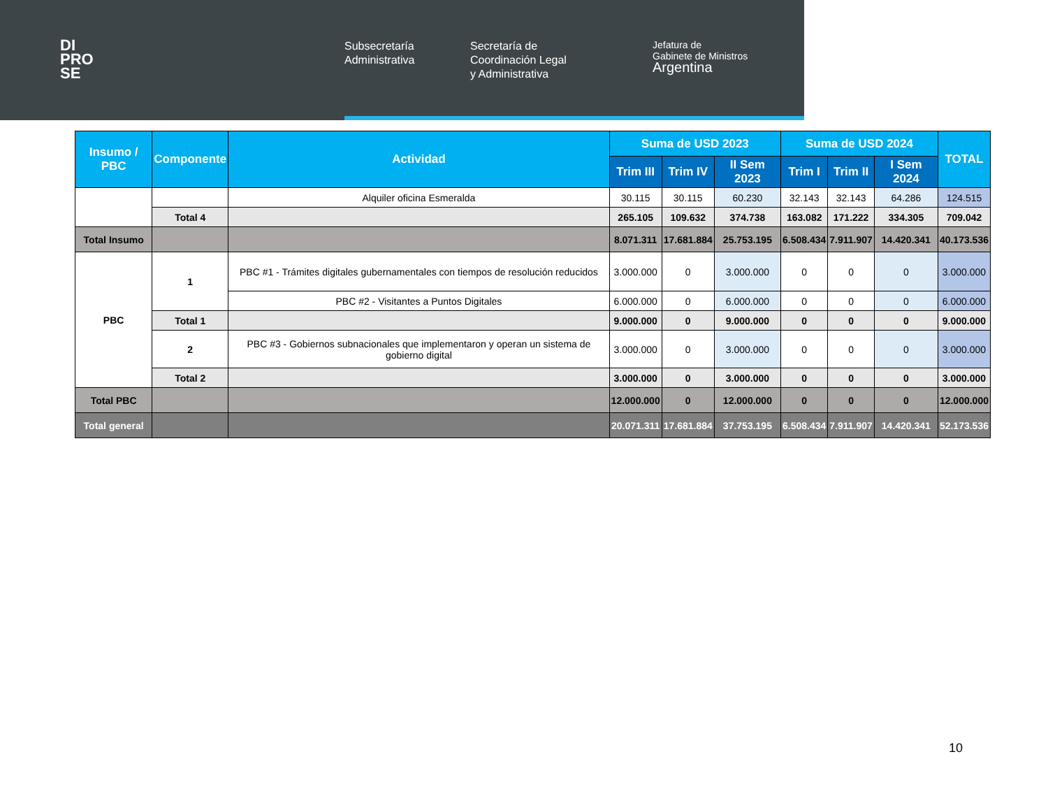DI
PRO
SE
Subsecretaría
Administrativa
Secretaría de
Coordinación Legal
y Administrativa
Jefatura de
Gabinete de Ministros
Argentina
| Insumo / PBC | Componente | Actividad | Suma de USD 2023 | | | Suma de USD 2024 | | | TOTAL |
| --- | --- | --- | --- | --- | --- | --- | --- | --- | --- |
| | | | Trim III | Trim IV | II Sem 2023 | Trim I | Trim II | I Sem 2024 | |
| | | Alquiler oficina Esmeralda | 30.115 | 30.115 | 60.230 | 32.143 | 32.143 | 64.286 | 124.515 |
| | Total 4 | | 265.105 | 109.632 | 374.738 | 163.082 | 171.222 | 334.305 | 709.042 |
| Total Insumo | | | 8.071.311 | 17.681.884 | 25.753.195 | 6.508.434 | 7.911.907 | 14.420.341 | 40.173.536 |
| PBC | 1 | PBC #1 - Trámites digitales gubernamentales con tiempos de resolución reducidos | 3.000.000 | 0 | 3.000.000 | 0 | 0 | 0 | 3.000.000 |
| | | PBC #2 - Visitantes a Puntos Digitales | 6.000.000 | 0 | 6.000.000 | 0 | 0 | 0 | 6.000.000 |
| | Total 1 | | 9.000.000 | 0 | 9.000.000 | 0 | 0 | 0 | 9.000.000 |
| | 2 | PBC #3 - Gobiernos subnacionales que implementaron y operan un sistema de gobierno digital | 3.000.000 | 0 | 3.000.000 | 0 | 0 | 0 | 3.000.000 |
| | Total 2 | | 3.000.000 | 0 | 3.000.000 | 0 | 0 | 0 | 3.000.000 |
| Total PBC | | | 12.000.000 | 0 | 12.000.000 | 0 | 0 | 0 | 12.000.000 |
| Total general | | | 20.071.311 | 17.681.884 | 37.753.195 | 6.508.434 | 7.911.907 | 14.420.341 | 52.173.536 |
10